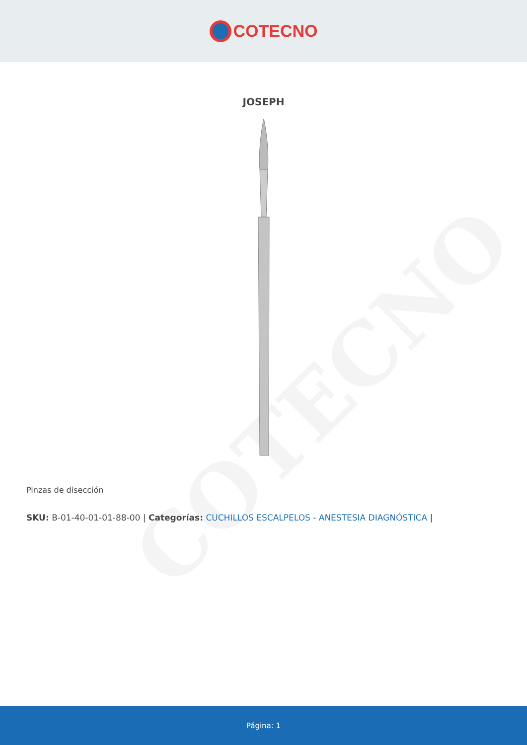COTECNO
COTECNO
JOSEPH
Pinzas de disección
SKU: B-01-40-01-01-88-00 | Categorías: CUCHILLOS ESCALPELOS - ANESTESIA DIAGNÓSTICA |
Página: 1